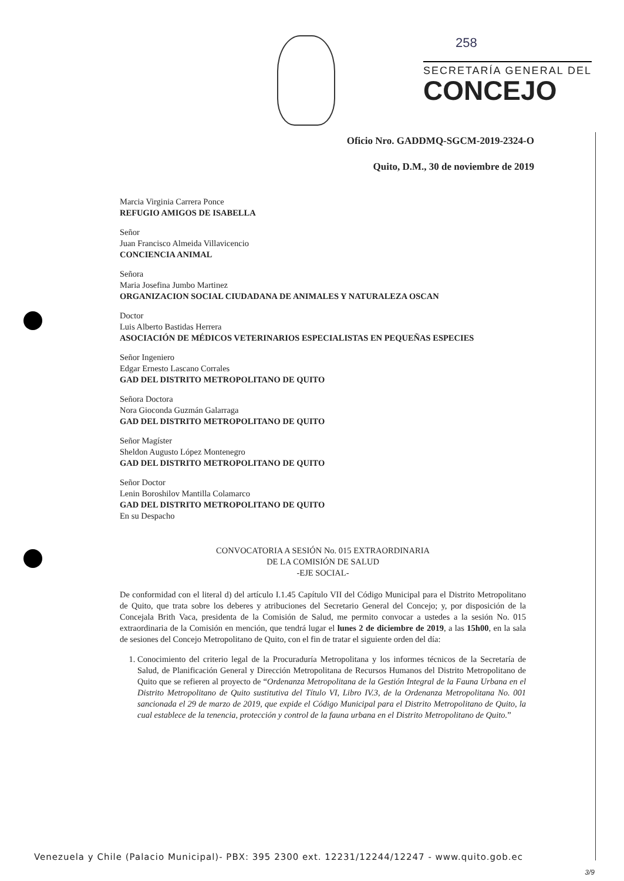258
SECRETARÍA GENERAL DEL
CONCEJO
Oficio Nro. GADDMQ-SGCM-2019-2324-O
Quito, D.M., 30 de noviembre de 2019
Marcia Virginia Carrera Ponce
REFUGIO AMIGOS DE ISABELLA
Señor
Juan Francisco Almeida Villavicencio
CONCIENCIA ANIMAL
Señora
Maria Josefina Jumbo Martinez
ORGANIZACION SOCIAL CIUDADANA DE ANIMALES Y NATURALEZA OSCAN
Doctor
Luis Alberto Bastidas Herrera
ASOCIACIÓN DE MÉDICOS VETERINARIOS ESPECIALISTAS EN PEQUEÑAS ESPECIES
Señor Ingeniero
Edgar Ernesto Lascano Corrales
GAD DEL DISTRITO METROPOLITANO DE QUITO
Señora Doctora
Nora Gioconda Guzmán Galarraga
GAD DEL DISTRITO METROPOLITANO DE QUITO
Señor Magíster
Sheldon Augusto López Montenegro
GAD DEL DISTRITO METROPOLITANO DE QUITO
Señor Doctor
Lenin Boroshilov Mantilla Colamarco
GAD DEL DISTRITO METROPOLITANO DE QUITO
En su Despacho
CONVOCATORIA A SESIÓN No. 015 EXTRAORDINARIA
DE LA COMISIÓN DE SALUD
-EJE SOCIAL-
De conformidad con el literal d) del artículo I.1.45 Capítulo VII del Código Municipal para el Distrito Metropolitano de Quito, que trata sobre los deberes y atribuciones del Secretario General del Concejo; y, por disposición de la Concejala Brith Vaca, presidenta de la Comisión de Salud, me permito convocar a ustedes a la sesión No. 015 extraordinaria de la Comisión en mención, que tendrá lugar el lunes 2 de diciembre de 2019, a las 15h00, en la sala de sesiones del Concejo Metropolitano de Quito, con el fin de tratar el siguiente orden del día:
1. Conocimiento del criterio legal de la Procuraduría Metropolitana y los informes técnicos de la Secretaría de Salud, de Planificación General y Dirección Metropolitana de Recursos Humanos del Distrito Metropolitano de Quito que se refieren al proyecto de “Ordenanza Metropolitana de la Gestión Integral de la Fauna Urbana en el Distrito Metropolitano de Quito sustitutiva del Título VI, Libro IV.3, de la Ordenanza Metropolitana No. 001 sancionada el 29 de marzo de 2019, que expide el Código Municipal para el Distrito Metropolitano de Quito, la cual establece de la tenencia, protección y control de la fauna urbana en el Distrito Metropolitano de Quito.”
Venezuela y Chile (Palacio Municipal)- PBX: 395 2300 ext. 12231/12244/12247 - www.quito.gob.ec
3/9